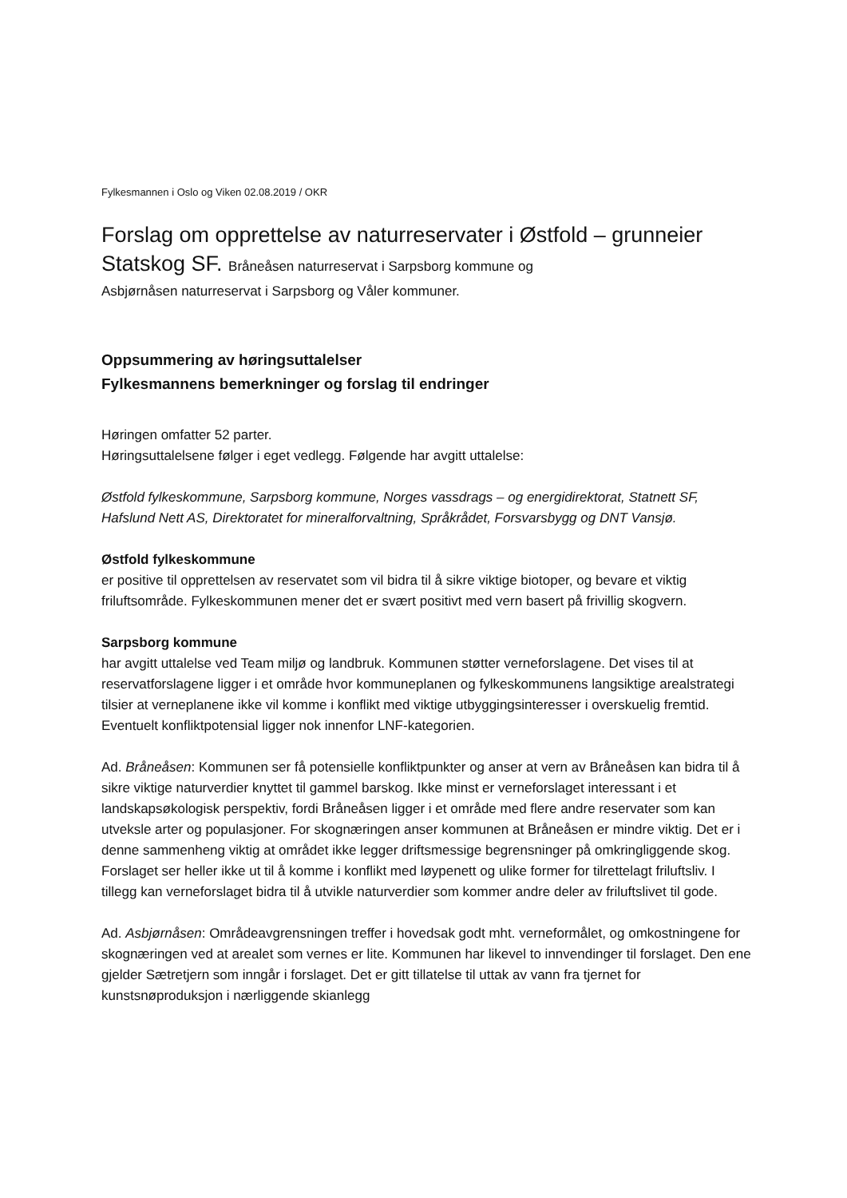Fylkesmannen i Oslo og Viken 02.08.2019 / OKR
Forslag om opprettelse av naturreservater i Østfold – grunneier Statskog SF. Bråneåsen naturreservat i Sarpsborg kommune og
Asbjørnåsen naturreservat i Sarpsborg og Våler kommuner.
Oppsummering av høringsuttalelser
Fylkesmannens bemerkninger og forslag til endringer
Høringen omfatter 52 parter.
Høringsuttalelsene følger i eget vedlegg. Følgende har avgitt uttalelse:
Østfold fylkeskommune, Sarpsborg kommune, Norges vassdrags – og energidirektorat, Statnett SF, Hafslund Nett AS, Direktoratet for mineralforvaltning, Språkrådet, Forsvarsbygg og DNT Vansjø.
Østfold fylkeskommune
er positive til opprettelsen av reservatet som vil bidra til å sikre viktige biotoper, og bevare et viktig friluftsområde. Fylkeskommunen mener det er svært positivt med vern basert på frivillig skogvern.
Sarpsborg kommune
har avgitt uttalelse ved Team miljø og landbruk. Kommunen støtter verneforslagene. Det vises til at reservatforslagene ligger i et område hvor kommuneplanen og fylkeskommunens langsiktige arealstrategi tilsier at verneplanene ikke vil komme i konflikt med viktige utbyggingsinteresser i overskuelig fremtid. Eventuelt konfliktpotensial ligger nok innenfor LNF-kategorien.
Ad. Bråneåsen: Kommunen ser få potensielle konfliktpunkter og anser at vern av Bråneåsen kan bidra til å sikre viktige naturverdier knyttet til gammel barskog. Ikke minst er verneforslaget interessant i et landskapsøkologisk perspektiv, fordi Bråneåsen ligger i et område med flere andre reservater som kan utveksle arter og populasjoner. For skognæringen anser kommunen at Bråneåsen er mindre viktig. Det er i denne sammenheng viktig at området ikke legger driftsmessige begrensninger på omkringliggende skog. Forslaget ser heller ikke ut til å komme i konflikt med løypenett og ulike former for tilrettelagt friluftsliv. I tillegg kan verneforslaget bidra til å utvikle naturverdier som kommer andre deler av friluftslivet til gode.
Ad. Asbjørnåsen: Områdeavgrensningen treffer i hovedsak godt mht. verneformålet, og omkostningene for skognæringen ved at arealet som vernes er lite. Kommunen har likevel to innvendinger til forslaget. Den ene gjelder Sætretjern som inngår i forslaget. Det er gitt tillatelse til uttak av vann fra tjernet for kunstsnøproduksjon i nærliggende skianlegg